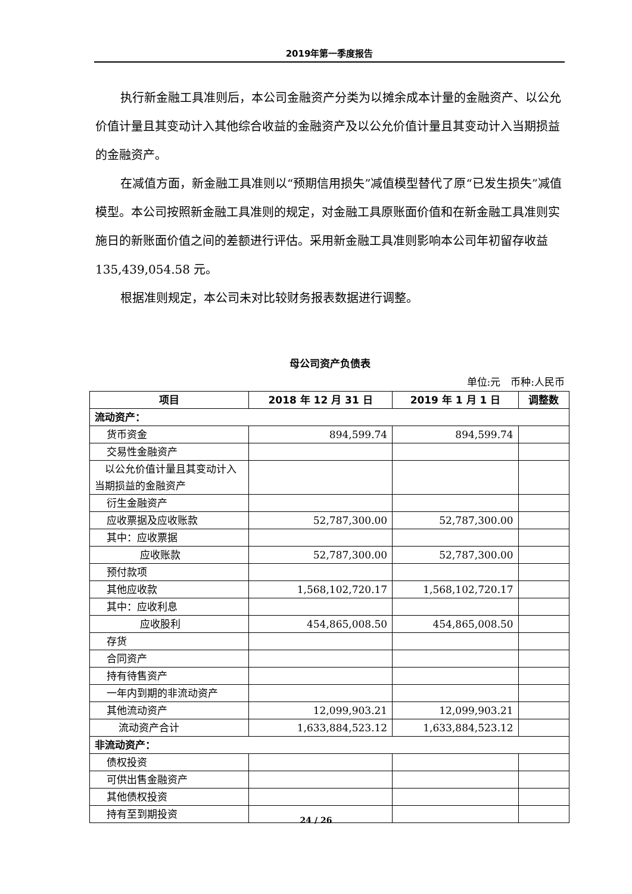2019年第一季度报告
执行新金融工具准则后，本公司金融资产分类为以摊余成本计量的金融资产、以公允价值计量且其变动计入其他综合收益的金融资产及以公允价值计量且其变动计入当期损益的金融资产。
在减值方面，新金融工具准则以“预期信用损失”减值模型替代了原“已发生损失”减值模型。本公司按照新金融工具准则的规定，对金融工具原账面价值和在新金融工具准则实施日的新账面价值之间的差额进行评估。采用新金融工具准则影响本公司年初留存收益 135,439,054.58 元。
根据准则规定，本公司未对比较财务报表数据进行调整。
母公司资产负债表
单位:元　币种:人民币
| 项目 | 2018 年 12 月 31 日 | 2019 年 1 月 1 日 | 调整数 |
| --- | --- | --- | --- |
| 流动资产： | | | |
| 货币资金 | 894,599.74 | 894,599.74 | |
| 交易性金融资产 | | | |
| 以公允价值计量且其变动计入当期损益的金融资产 | | | |
| 衍生金融资产 | | | |
| 应收票据及应收账款 | 52,787,300.00 | 52,787,300.00 | |
| 其中：应收票据 | | | |
| 应收账款 | 52,787,300.00 | 52,787,300.00 | |
| 预付款项 | | | |
| 其他应收款 | 1,568,102,720.17 | 1,568,102,720.17 | |
| 其中：应收利息 | | | |
| 应收股利 | 454,865,008.50 | 454,865,008.50 | |
| 存货 | | | |
| 合同资产 | | | |
| 持有待售资产 | | | |
| 一年内到期的非流动资产 | | | |
| 其他流动资产 | 12,099,903.21 | 12,099,903.21 | |
| 流动资产合计 | 1,633,884,523.12 | 1,633,884,523.12 | |
| 非流动资产： | | | |
| 债权投资 | | | |
| 可供出售金融资产 | | | |
| 其他债权投资 | | | |
| 持有至到期投资 | | | |
24 / 26